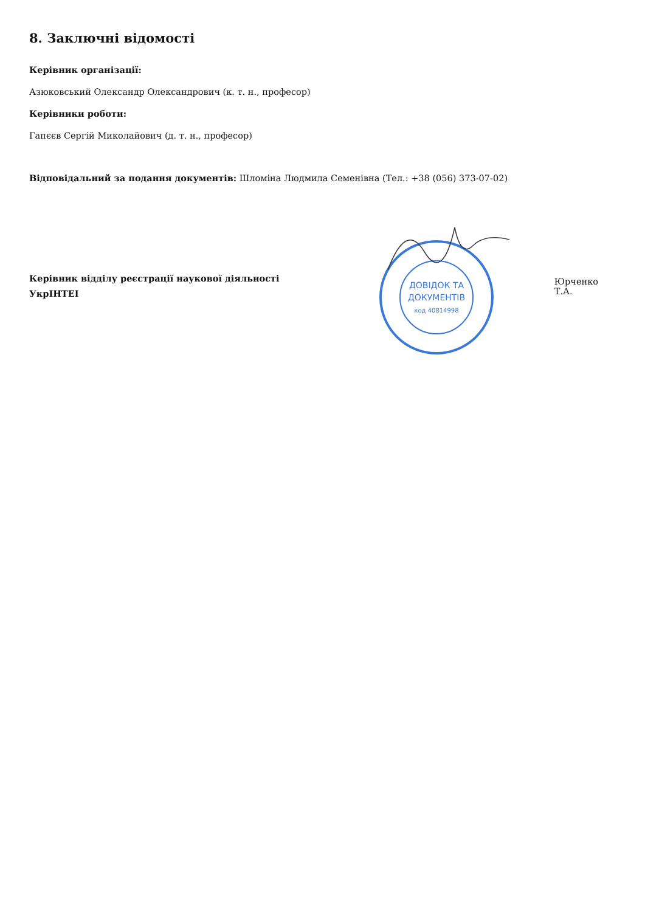8. Заключні відомості
Керівник організації:
Азюковський Олександр Олександрович (к. т. н., професор)
Керівники роботи:
Гапєєв Сергій Миколайович (д. т. н., професор)
Відповідальний за подання документів: Шломіна Людмила Семенівна (Тел.: +38 (056) 373-07-02)
Керівник відділу реєстрації наукової діяльності
УкрІНТЕІ
ДОВІДОК ТА
ДОКУМЕНТІВ
код 40814998
Юрченко Т.А.